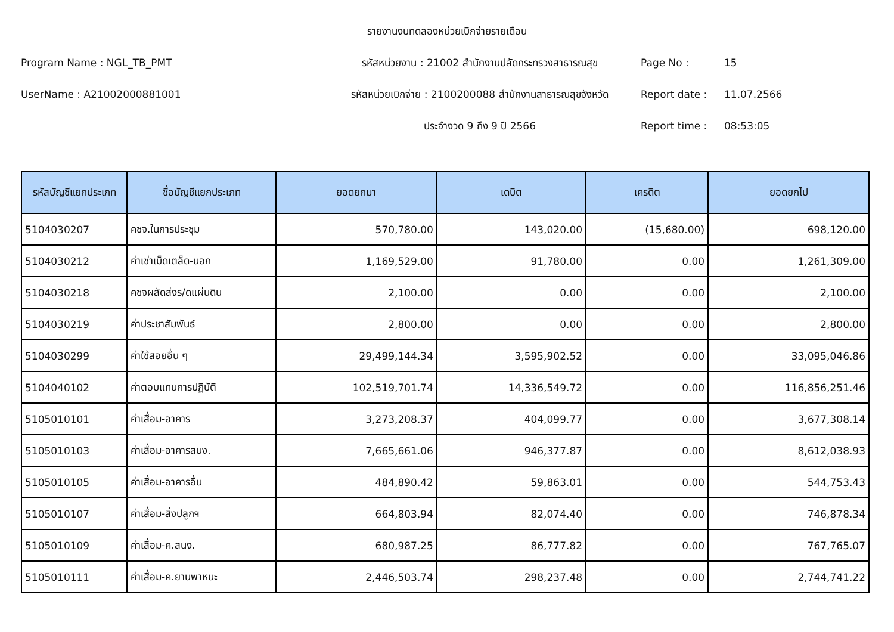รายงานงบทดลองหน่วยเบิกจ่ายรายเดือน
Program Name : NGL_TB_PMT
รหัสหน่วยงาน : 21002 สำนักงานปลัดกระทรวงสาธารณสุข
Page No :
15
UserName : A21002000881001
รหัสหน่วยเบิกจ่าย : 2100200088 สำนักงานสาธารณสุขจังหวัด
Report date :
11.07.2566
ประจำงวด 9 ถึง 9 ปี 2566
Report time :
08:53:05
| รหัสบัญชีแยกประเภท | ชื่อบัญชีแยกประเภท | ยอดยกมา | เดบิต | เครดิต | ยอดยกไป |
| --- | --- | --- | --- | --- | --- |
| 5104030207 | คชจ.ในการประชุม | 570,780.00 | 143,020.00 | (15,680.00) | 698,120.00 |
| 5104030212 | ค่าเช่าเบ็ดเตล็ด-นอก | 1,169,529.00 | 91,780.00 | 0.00 | 1,261,309.00 |
| 5104030218 | คชจผลัดส่งร/ดแผ่นดิน | 2,100.00 | 0.00 | 0.00 | 2,100.00 |
| 5104030219 | ค่าประชาสัมพันธ์ | 2,800.00 | 0.00 | 0.00 | 2,800.00 |
| 5104030299 | ค่าใช้สอยอื่น ๆ | 29,499,144.34 | 3,595,902.52 | 0.00 | 33,095,046.86 |
| 5104040102 | ค่าตอบแทนการปฏิบัติ | 102,519,701.74 | 14,336,549.72 | 0.00 | 116,856,251.46 |
| 5105010101 | ค่าเสื่อม-อาคาร | 3,273,208.37 | 404,099.77 | 0.00 | 3,677,308.14 |
| 5105010103 | ค่าเสื่อม-อาคารสนง. | 7,665,661.06 | 946,377.87 | 0.00 | 8,612,038.93 |
| 5105010105 | ค่าเสื่อม-อาคารอื่น | 484,890.42 | 59,863.01 | 0.00 | 544,753.43 |
| 5105010107 | ค่าเสื่อม-สิ่งปลูกฯ | 664,803.94 | 82,074.40 | 0.00 | 746,878.34 |
| 5105010109 | ค่าเสื่อม-ค.สนง. | 680,987.25 | 86,777.82 | 0.00 | 767,765.07 |
| 5105010111 | ค่าเสื่อม-ค.ยานพาหนะ | 2,446,503.74 | 298,237.48 | 0.00 | 2,744,741.22 |